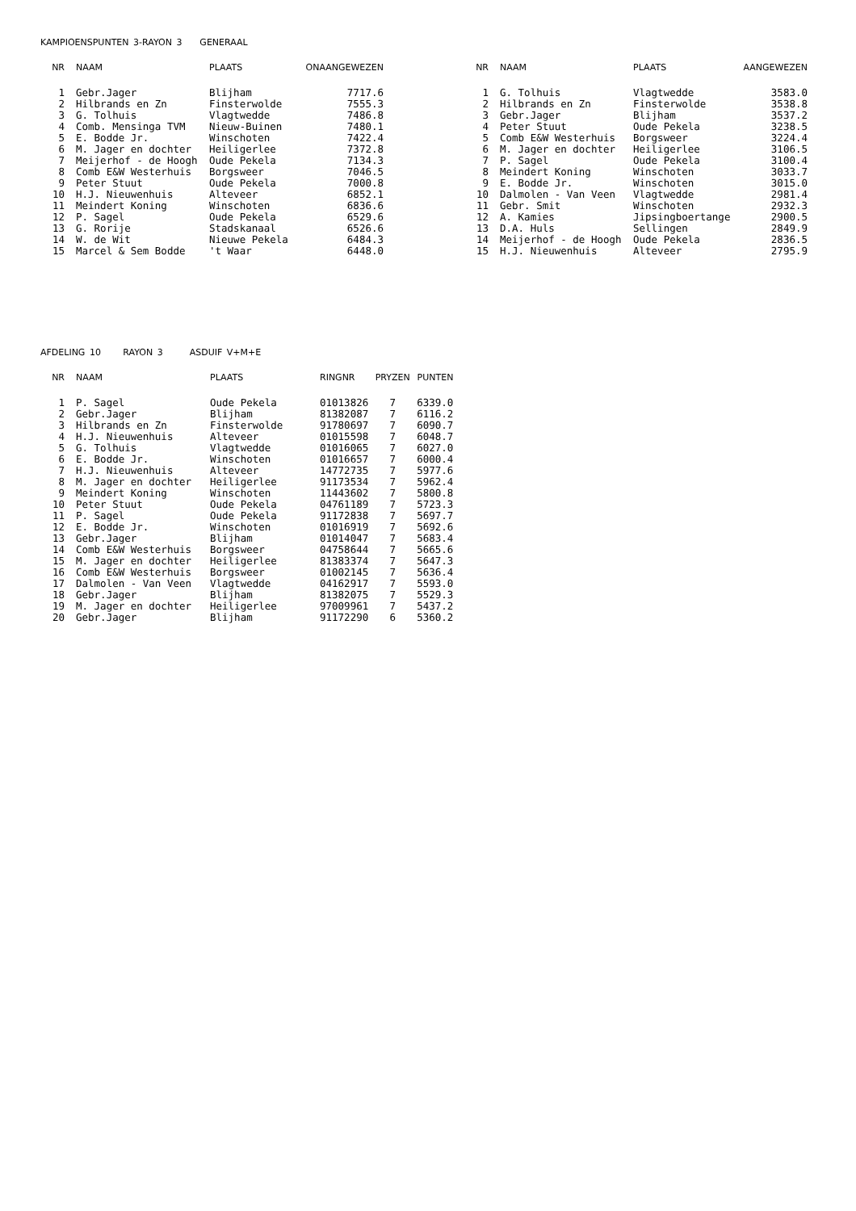KAMPIOENSPUNTEN 3-RAYON 3 GENERAAL
| NR | NAAM | PLAATS | ONAANGEWEZEN |
| --- | --- | --- | --- |
| 1 | Gebr.Jager | Blijham | 7717.6 |
| 2 | Hilbrands en Zn | Finsterwolde | 7555.3 |
| 3 | G. Tolhuis | Vlagtwedde | 7486.8 |
| 4 | Comb. Mensinga TVM | Nieuw-Buinen | 7480.1 |
| 5 | E. Bodde Jr. | Winschoten | 7422.4 |
| 6 | M. Jager en dochter | Heiligerlee | 7372.8 |
| 7 | Meijerhof - de Hoogh | Oude Pekela | 7134.3 |
| 8 | Comb E&W Westerhuis | Borgsweer | 7046.5 |
| 9 | Peter Stuut | Oude Pekela | 7000.8 |
| 10 | H.J. Nieuwenhuis | Alteveer | 6852.1 |
| 11 | Meindert Koning | Winschoten | 6836.6 |
| 12 | P. Sagel | Oude Pekela | 6529.6 |
| 13 | G. Rorije | Stadskanaal | 6526.6 |
| 14 | W. de Wit | Nieuwe Pekela | 6484.3 |
| 15 | Marcel & Sem Bodde | 't Waar | 6448.0 |
| NR | NAAM | PLAATS | AANGEWEZEN |
| --- | --- | --- | --- |
| 1 | G. Tolhuis | Vlagtwedde | 3583.0 |
| 2 | Hilbrands en Zn | Finsterwolde | 3538.8 |
| 3 | Gebr.Jager | Blijham | 3537.2 |
| 4 | Peter Stuut | Oude Pekela | 3238.5 |
| 5 | Comb E&W Westerhuis | Borgsweer | 3224.4 |
| 6 | M. Jager en dochter | Heiligerlee | 3106.5 |
| 7 | P. Sagel | Oude Pekela | 3100.4 |
| 8 | Meindert Koning | Winschoten | 3033.7 |
| 9 | E. Bodde Jr. | Winschoten | 3015.0 |
| 10 | Dalmolen - Van Veen | Vlagtwedde | 2981.4 |
| 11 | Gebr. Smit | Winschoten | 2932.3 |
| 12 | A. Kamies | Jipsingboertange | 2900.5 |
| 13 | D.A. Huls | Sellingen | 2849.9 |
| 14 | Meijerhof - de Hoogh | Oude Pekela | 2836.5 |
| 15 | H.J. Nieuwenhuis | Alteveer | 2795.9 |
AFDELING 10 RAYON 3 ASDUIF V+M+E
| NR | NAAM | PLAATS | RINGNR | PRYZEN | PUNTEN |
| --- | --- | --- | --- | --- | --- |
| 1 | P. Sagel | Oude Pekela | 01013826 | 7 | 6339.0 |
| 2 | Gebr.Jager | Blijham | 81382087 | 7 | 6116.2 |
| 3 | Hilbrands en Zn | Finsterwolde | 91780697 | 7 | 6090.7 |
| 4 | H.J. Nieuwenhuis | Alteveer | 01015598 | 7 | 6048.7 |
| 5 | G. Tolhuis | Vlagtwedde | 01016065 | 7 | 6027.0 |
| 6 | E. Bodde Jr. | Winschoten | 01016657 | 7 | 6000.4 |
| 7 | H.J. Nieuwenhuis | Alteveer | 14772735 | 7 | 5977.6 |
| 8 | M. Jager en dochter | Heiligerlee | 91173534 | 7 | 5962.4 |
| 9 | Meindert Koning | Winschoten | 11443602 | 7 | 5800.8 |
| 10 | Peter Stuut | Oude Pekela | 04761189 | 7 | 5723.3 |
| 11 | P. Sagel | Oude Pekela | 91172838 | 7 | 5697.7 |
| 12 | E. Bodde Jr. | Winschoten | 01016919 | 7 | 5692.6 |
| 13 | Gebr.Jager | Blijham | 01014047 | 7 | 5683.4 |
| 14 | Comb E&W Westerhuis | Borgsweer | 04758644 | 7 | 5665.6 |
| 15 | M. Jager en dochter | Heiligerlee | 81383374 | 7 | 5647.3 |
| 16 | Comb E&W Westerhuis | Borgsweer | 01002145 | 7 | 5636.4 |
| 17 | Dalmolen - Van Veen | Vlagtwedde | 04162917 | 7 | 5593.0 |
| 18 | Gebr.Jager | Blijham | 81382075 | 7 | 5529.3 |
| 19 | M. Jager en dochter | Heiligerlee | 97009961 | 7 | 5437.2 |
| 20 | Gebr.Jager | Blijham | 91172290 | 6 | 5360.2 |